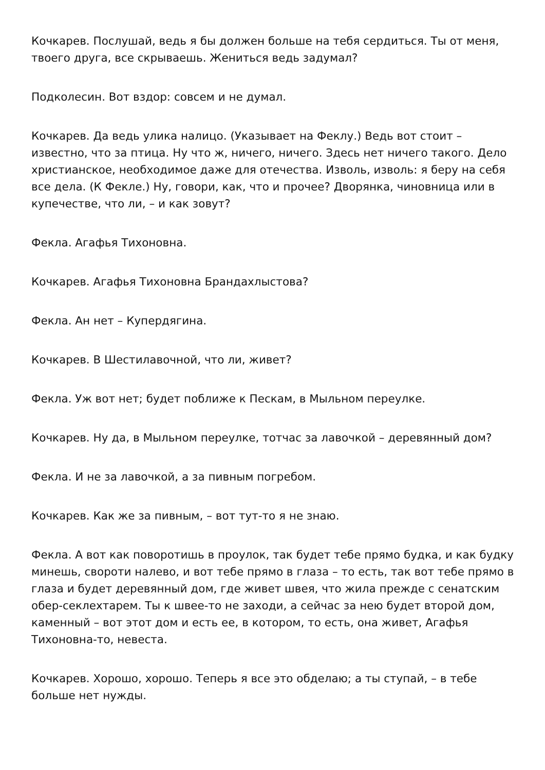Кочкарев. Послушай, ведь я бы должен больше на тебя сердиться. Ты от меня, твоего друга, все скрываешь. Жениться ведь задумал?
Подколесин. Вот вздор: совсем и не думал.
Кочкарев. Да ведь улика налицо. (Указывает на Феклу.) Ведь вот стоит – известно, что за птица. Ну что ж, ничего, ничего. Здесь нет ничего такого. Дело христианское, необходимое даже для отечества. Изволь, изволь: я беру на себя все дела. (К Фекле.) Ну, говори, как, что и прочее? Дворянка, чиновница или в купечестве, что ли, – и как зовут?
Фекла. Агафья Тихоновна.
Кочкарев. Агафья Тихоновна Брандахлыстова?
Фекла. Ан нет – Купердягина.
Кочкарев. В Шестилавочной, что ли, живет?
Фекла. Уж вот нет; будет поближе к Пескам, в Мыльном переулке.
Кочкарев. Ну да, в Мыльном переулке, тотчас за лавочкой – деревянный дом?
Фекла. И не за лавочкой, а за пивным погребом.
Кочкарев. Как же за пивным, – вот тут-то я не знаю.
Фекла. А вот как поворотишь в проулок, так будет тебе прямо будка, и как будку минешь, свороти налево, и вот тебе прямо в глаза – то есть, так вот тебе прямо в глаза и будет деревянный дом, где живет швея, что жила прежде с сенатским обер-секлехтарем. Ты к швее-то не заходи, а сейчас за нею будет второй дом, каменный – вот этот дом и есть ее, в котором, то есть, она живет, Агафья Тихоновна-то, невеста.
Кочкарев. Хорошо, хорошо. Теперь я все это обделаю; а ты ступай, – в тебе больше нет нужды.